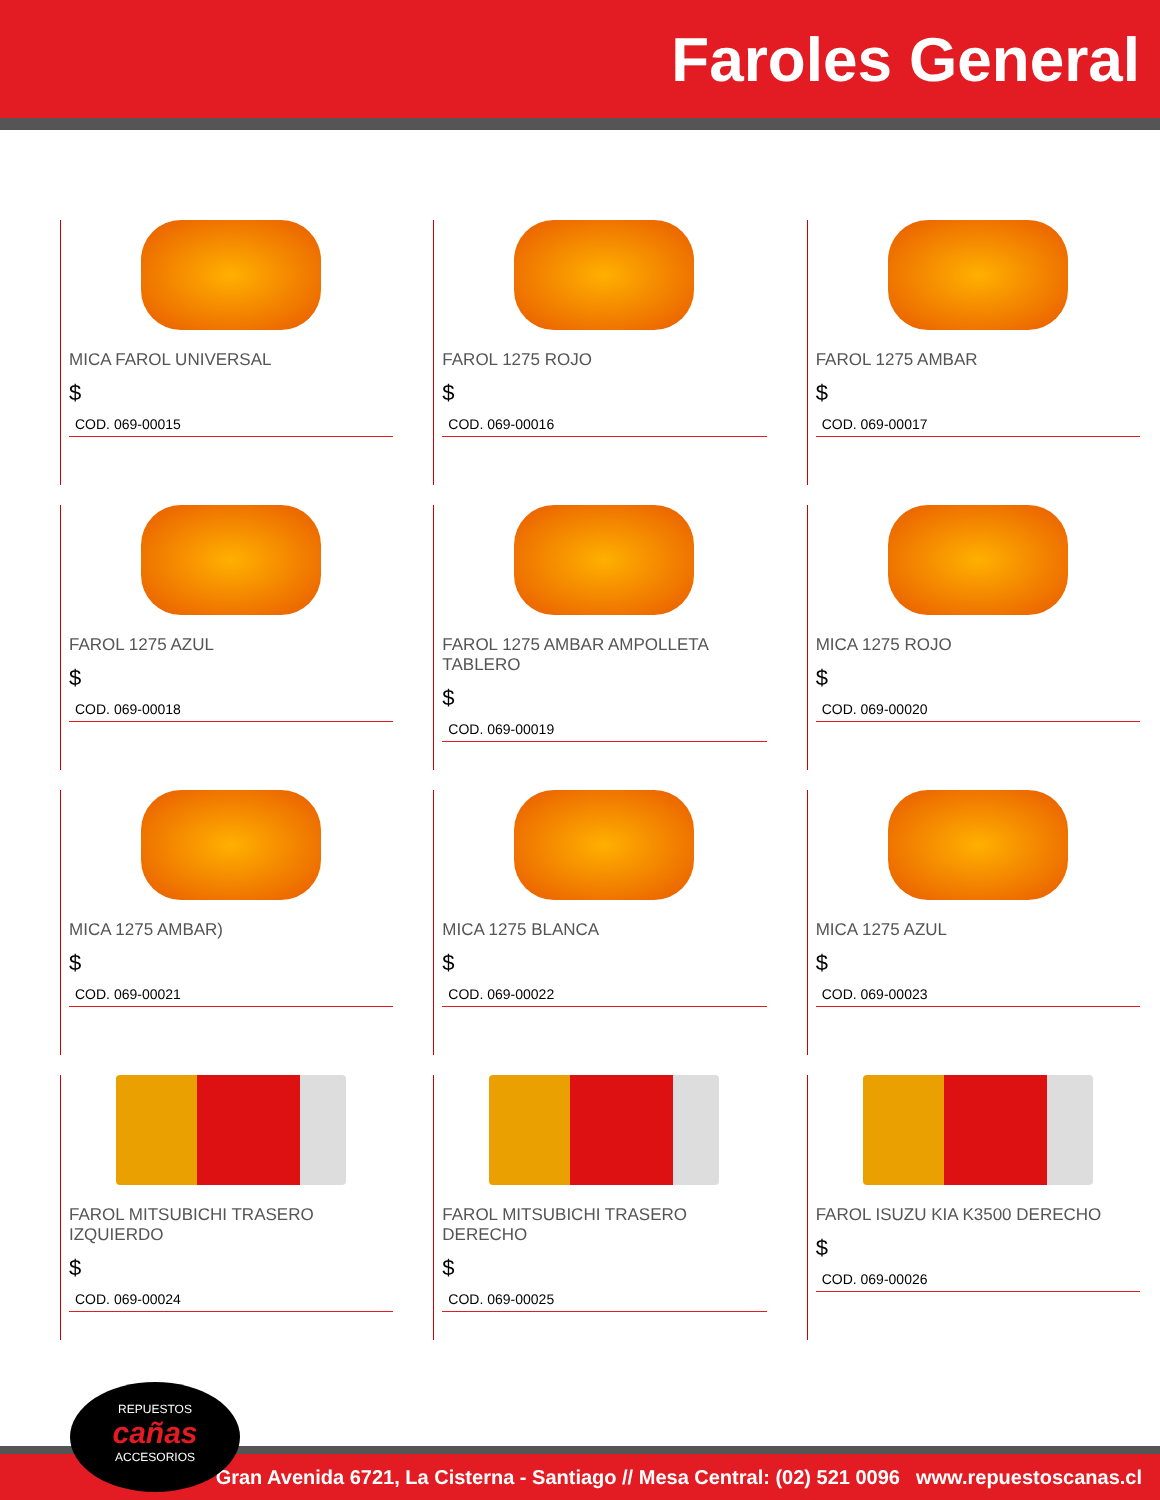Faroles General
MICA FAROL UNIVERSAL
$
COD. 069-00015
FAROL 1275 ROJO
$
COD. 069-00016
FAROL 1275 AMBAR
$
COD. 069-00017
FAROL 1275 AZUL
$
COD. 069-00018
FAROL 1275 AMBAR AMPOLLETA TABLERO
$
COD. 069-00019
MICA 1275 ROJO
$
COD. 069-00020
MICA 1275 AMBAR)
$
COD. 069-00021
MICA 1275 BLANCA
$
COD. 069-00022
MICA 1275 AZUL
$
COD. 069-00023
FAROL MITSUBICHI TRASERO IZQUIERDO
$
COD. 069-00024
FAROL MITSUBICHI TRASERO DERECHO
$
COD. 069-00025
FAROL ISUZU KIA K3500 DERECHO
$
COD. 069-00026
Gran Avenida 6721, La Cisterna - Santiago // Mesa Central: (02) 521 0096 www.repuestoscanas.cl
REPUESTOS
cañas
ACCESORIOS